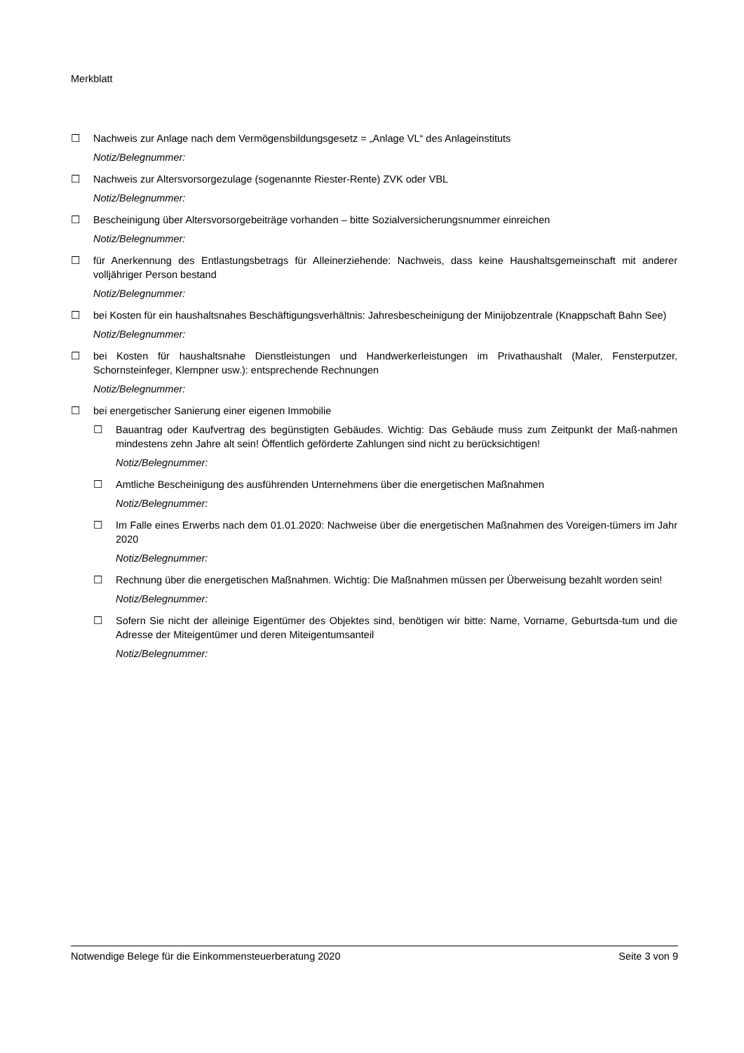Merkblatt
☐ Nachweis zur Anlage nach dem Vermögensbildungsgesetz = „Anlage VL“ des Anlageinstituts
Notiz/Belegnummer:
☐ Nachweis zur Altersvorsorgezulage (sogenannte Riester-Rente) ZVK oder VBL
Notiz/Belegnummer:
☐ Bescheinigung über Altersvorsorgebeiträge vorhanden – bitte Sozialversicherungsnummer einreichen
Notiz/Belegnummer:
☐ für Anerkennung des Entlastungsbetrags für Alleinerziehende: Nachweis, dass keine Haushaltsgemeinschaft mit anderer volljähriger Person bestand
Notiz/Belegnummer:
☐ bei Kosten für ein haushaltsnahes Beschäftigungsverhältnis: Jahresbescheinigung der Minijobzentrale (Knappschaft Bahn See)
Notiz/Belegnummer:
☐ bei Kosten für haushaltsnahe Dienstleistungen und Handwerkerleistungen im Privathaushalt (Maler, Fensterputzer, Schornsteinfeger, Klempner usw.): entsprechende Rechnungen
Notiz/Belegnummer:
☐ bei energetischer Sanierung einer eigenen Immobilie
☐ Bauantrag oder Kaufvertrag des begünstigten Gebäudes. Wichtig: Das Gebäude muss zum Zeitpunkt der Maß-nahmen mindestens zehn Jahre alt sein! Öffentlich geförderte Zahlungen sind nicht zu berücksichtigen!
Notiz/Belegnummer:
☐ Amtliche Bescheinigung des ausführenden Unternehmens über die energetischen Maßnahmen
Notiz/Belegnummer:
☐ Im Falle eines Erwerbs nach dem 01.01.2020: Nachweise über die energetischen Maßnahmen des Voreigen-tümers im Jahr 2020
Notiz/Belegnummer:
☐ Rechnung über die energetischen Maßnahmen. Wichtig: Die Maßnahmen müssen per Überweisung bezahlt worden sein!
Notiz/Belegnummer:
☐ Sofern Sie nicht der alleinige Eigentümer des Objektes sind, benötigen wir bitte: Name, Vorname, Geburtsda-tum und die Adresse der Miteigentümer und deren Miteigentumsanteil
Notiz/Belegnummer:
Notwendige Belege für die Einkommensteuerberatung 2020 Seite 3 von 9